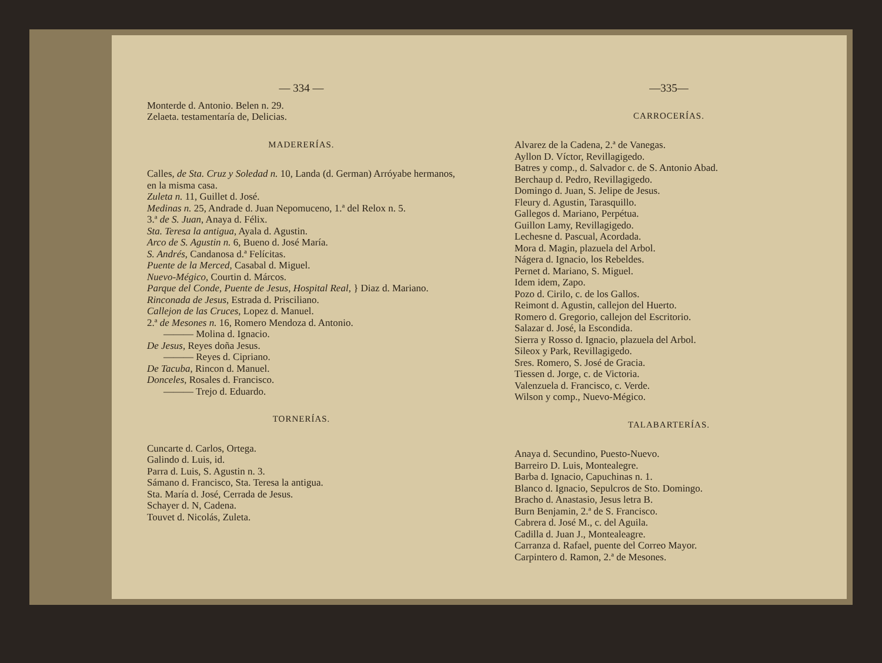— 334 —
Monterde d. Antonio. Belen n. 29.
Zelaeta. testamentaría de, Delicias.
MADERERÍAS.
Calles, de Sta. Cruz y Soledad n. 10, Landa (d. German) Arróyabe hermanos, en la misma casa.
Zuleta n. 11, Guillet d. José.
Medinas n. 25, Andrade d. Juan Nepomuceno, 1.ª del Relox n. 5.
3.ª de S. Juan, Anaya d. Félix.
Sta. Teresa la antigua, Ayala d. Agustin.
Arco de S. Agustin n. 6, Bueno d. José María.
S. Andrés, Candanosa d.ª Felícitas.
Puente de la Merced, Casabal d. Miguel.
Nuevo-Mégico, Courtin d. Márcos.
Parque del Conde, Puente de Jesus, Hospital Real, } Diaz d. Mariano.
Rinconada de Jesus, Estrada d. Prisciliano.
Callejon de las Cruces, Lopez d. Manuel.
2.ª de Mesones n. 16, Romero Mendoza d. Antonio.
——— Molina d. Ignacio.
De Jesus, Reyes doña Jesus.
——— Reyes d. Cipriano.
De Tacuba, Rincon d. Manuel.
Donceles, Rosales d. Francisco.
——— Trejo d. Eduardo.
TORNERÍAS.
Cuncarte d. Carlos, Ortega.
Galindo d. Luis, id.
Parra d. Luis, S. Agustin n. 3.
Sámano d. Francisco, Sta. Teresa la antigua.
Sta. María d. José, Cerrada de Jesus.
Schayer d. N, Cadena.
Touvet d. Nicolás, Zuleta.
—335—
CARROCERÍAS.
Alvarez de la Cadena, 2.ª de Vanegas.
Ayllon D. Víctor, Revillagigedo.
Batres y comp., d. Salvador c. de S. Antonio Abad.
Berchaup d. Pedro, Revillagigedo.
Domingo d. Juan, S. Jelipe de Jesus.
Fleury d. Agustin, Tarasquillo.
Gallegos d. Mariano, Perpétua.
Guillon Lamy, Revillagigedo.
Lechesne d. Pascual, Acordada.
Mora d. Magin, plazuela del Arbol.
Nágera d. Ignacio, los Rebeldes.
Pernet d. Mariano, S. Miguel.
Idem idem, Zapo.
Pozo d. Cirilo, c. de los Gallos.
Reimont d. Agustin, callejon del Huerto.
Romero d. Gregorio, callejon del Escritorio.
Salazar d. José, la Escondida.
Sierra y Rosso d. Ignacio, plazuela del Arbol.
Sileox y Park, Revillagigedo.
Sres. Romero, S. José de Gracia.
Tiessen d. Jorge, c. de Victoria.
Valenzuela d. Francisco, c. Verde.
Wilson y comp., Nuevo-Mégico.
TALABARTERÍAS.
Anaya d. Secundino, Puesto-Nuevo.
Barreiro D. Luis, Montealegre.
Barba d. Ignacio, Capuchinas n. 1.
Blanco d. Ignacio, Sepulcros de Sto. Domingo.
Bracho d. Anastasio, Jesus letra B.
Burn Benjamin, 2.ª de S. Francisco.
Cabrera d. José M., c. del Aguila.
Cadilla d. Juan J., Montealeagre.
Carranza d. Rafael, puente del Correo Mayor.
Carpintero d. Ramon, 2.ª de Mesones.